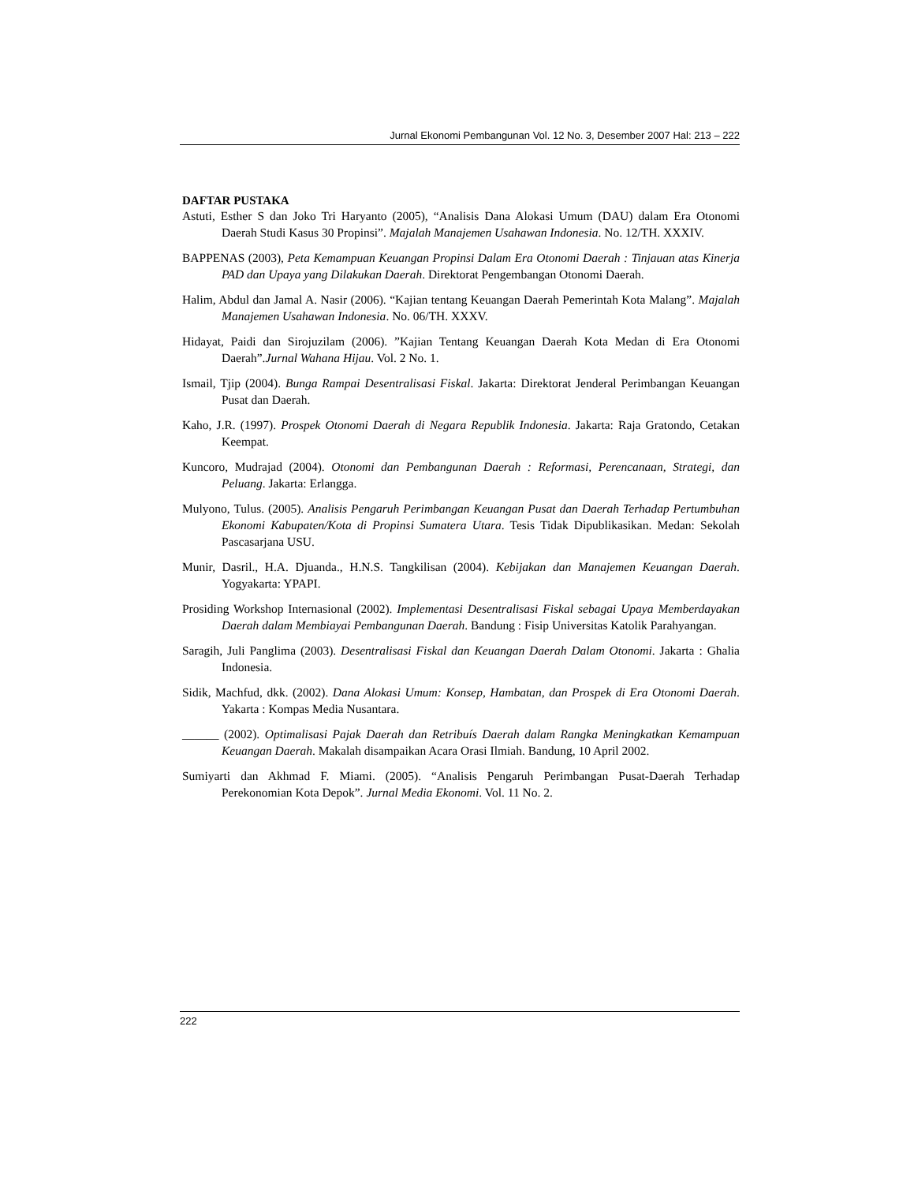Jurnal Ekonomi Pembangunan Vol. 12 No. 3, Desember 2007 Hal: 213 – 222
DAFTAR PUSTAKA
Astuti, Esther S dan Joko Tri Haryanto (2005), “Analisis Dana Alokasi Umum (DAU) dalam Era Otonomi Daerah Studi Kasus 30 Propinsi”. Majalah Manajemen Usahawan Indonesia. No. 12/TH. XXXIV.
BAPPENAS (2003), Peta Kemampuan Keuangan Propinsi Dalam Era Otonomi Daerah : Tinjauan atas Kinerja PAD dan Upaya yang Dilakukan Daerah. Direktorat Pengembangan Otonomi Daerah.
Halim, Abdul dan Jamal A. Nasir (2006). “Kajian tentang Keuangan Daerah Pemerintah Kota Malang”. Majalah Manajemen Usahawan Indonesia. No. 06/TH. XXXV.
Hidayat, Paidi dan Sirojuzilam (2006). ”Kajian Tentang Keuangan Daerah Kota Medan di Era Otonomi Daerah”.Jurnal Wahana Hijau. Vol. 2 No. 1.
Ismail, Tjip (2004). Bunga Rampai Desentralisasi Fiskal. Jakarta: Direktorat Jenderal Perimbangan Keuangan Pusat dan Daerah.
Kaho, J.R. (1997). Prospek Otonomi Daerah di Negara Republik Indonesia. Jakarta: Raja Gratondo, Cetakan Keempat.
Kuncoro, Mudrajad (2004). Otonomi dan Pembangunan Daerah : Reformasi, Perencanaan, Strategi, dan Peluang. Jakarta: Erlangga.
Mulyono, Tulus. (2005). Analisis Pengaruh Perimbangan Keuangan Pusat dan Daerah Terhadap Pertumbuhan Ekonomi Kabupaten/Kota di Propinsi Sumatera Utara. Tesis Tidak Dipublikasikan. Medan: Sekolah Pascasarjana USU.
Munir, Dasril., H.A. Djuanda., H.N.S. Tangkilisan (2004). Kebijakan dan Manajemen Keuangan Daerah. Yogyakarta: YPAPI.
Prosiding Workshop Internasional (2002). Implementasi Desentralisasi Fiskal sebagai Upaya Memberdayakan Daerah dalam Membiayai Pembangunan Daerah. Bandung : Fisip Universitas Katolik Parahyangan.
Saragih, Juli Panglima (2003). Desentralisasi Fiskal dan Keuangan Daerah Dalam Otonomi. Jakarta : Ghalia Indonesia.
Sidik, Machfud, dkk. (2002). Dana Alokasi Umum: Konsep, Hambatan, dan Prospek di Era Otonomi Daerah. Yakarta : Kompas Media Nusantara.
______ (2002). Optimalisasi Pajak Daerah dan Retribuís Daerah dalam Rangka Meningkatkan Kemampuan Keuangan Daerah. Makalah disampaikan Acara Orasi Ilmiah. Bandung, 10 April 2002.
Sumiyarti dan Akhmad F. Miami. (2005). “Analisis Pengaruh Perimbangan Pusat-Daerah Terhadap Perekonomian Kota Depok”. Jurnal Media Ekonomi. Vol. 11 No. 2.
222